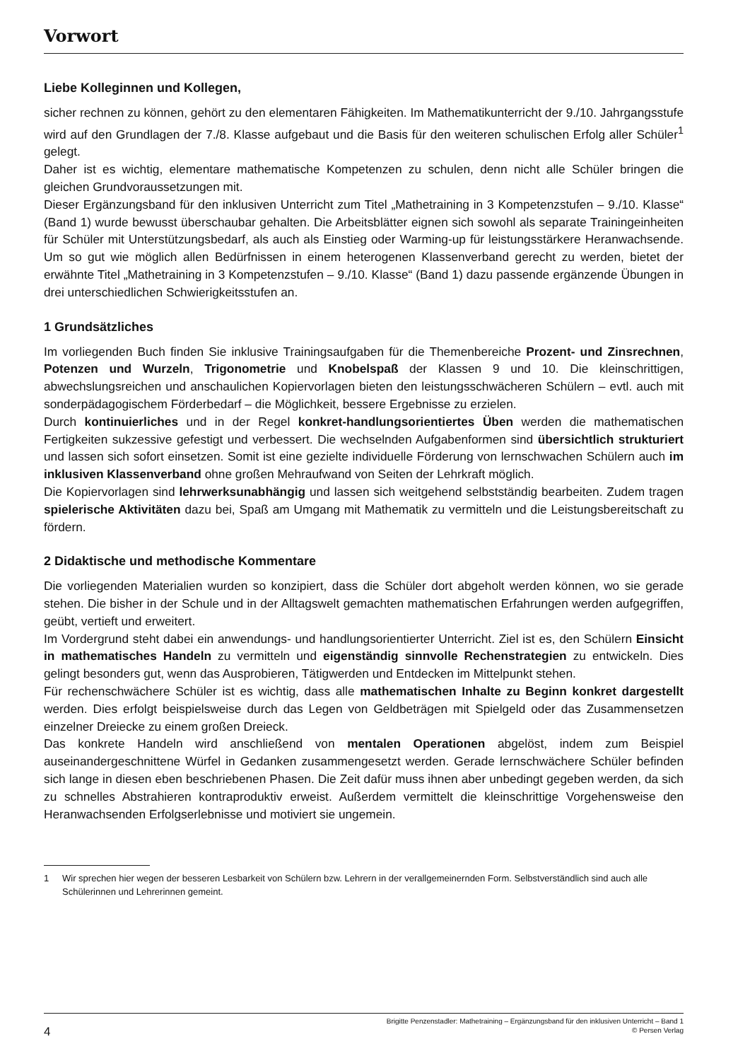Vorwort
Liebe Kolleginnen und Kollegen,
sicher rechnen zu können, gehört zu den elementaren Fähigkeiten. Im Mathematikunterricht der 9./10. Jahrgangsstufe wird auf den Grundlagen der 7./8. Klasse aufgebaut und die Basis für den weiteren schulischen Erfolg aller Schüler<sup>1</sup> gelegt.
Daher ist es wichtig, elementare mathematische Kompetenzen zu schulen, denn nicht alle Schüler bringen die gleichen Grundvoraussetzungen mit.
Dieser Ergänzungsband für den inklusiven Unterricht zum Titel „Mathetraining in 3 Kompetenzstufen – 9./10. Klasse“ (Band 1) wurde bewusst überschaubar gehalten. Die Arbeitsblätter eignen sich sowohl als separate Trainingeinheiten für Schüler mit Unterstützungsbedarf, als auch als Einstieg oder Warming-up für leistungsstärkere Heranwachsende. Um so gut wie möglich allen Bedürfnissen in einem heterogenen Klassenverband gerecht zu werden, bietet der erwähnte Titel „Mathetraining in 3 Kompetenzstufen – 9./10. Klasse“ (Band 1) dazu passende ergänzende Übungen in drei unterschiedlichen Schwierigkeitsstufen an.
1 Grundsätzliches
Im vorliegenden Buch finden Sie inklusive Trainingsaufgaben für die Themenbereiche Prozent- und Zinsrechnen, Potenzen und Wurzeln, Trigonometrie und Knobelspaß der Klassen 9 und 10. Die kleinschrittigen, abwechslungsreichen und anschaulichen Kopiervorlagen bieten den leistungsschwächeren Schülern – evtl. auch mit sonderpädagogischem Förderbedarf – die Möglichkeit, bessere Ergebnisse zu erzielen.
Durch kontinuierliches und in der Regel konkret-handlungsorientiertes Üben werden die mathematischen Fertigkeiten sukzessive gefestigt und verbessert. Die wechselnden Aufgabenformen sind übersichtlich strukturiert und lassen sich sofort einsetzen. Somit ist eine gezielte individuelle Förderung von lernschwachen Schülern auch im inklusiven Klassenverband ohne großen Mehraufwand von Seiten der Lehrkraft möglich.
Die Kopiervorlagen sind lehrwerksunabhängig und lassen sich weitgehend selbstständig bearbeiten. Zudem tragen spielerische Aktivitäten dazu bei, Spaß am Umgang mit Mathematik zu vermitteln und die Leistungsbereitschaft zu fördern.
2 Didaktische und methodische Kommentare
Die vorliegenden Materialien wurden so konzipiert, dass die Schüler dort abgeholt werden können, wo sie gerade stehen. Die bisher in der Schule und in der Alltagswelt gemachten mathematischen Erfahrungen werden aufgegriffen, geübt, vertieft und erweitert.
Im Vordergrund steht dabei ein anwendungs- und handlungsorientierter Unterricht. Ziel ist es, den Schülern Einsicht in mathematisches Handeln zu vermitteln und eigenständig sinnvolle Rechenstrategien zu entwickeln. Dies gelingt besonders gut, wenn das Ausprobieren, Tätigwerden und Entdecken im Mittelpunkt stehen.
Für rechenschwächere Schüler ist es wichtig, dass alle mathematischen Inhalte zu Beginn konkret dargestellt werden. Dies erfolgt beispielsweise durch das Legen von Geldbeträgen mit Spielgeld oder das Zusammensetzen einzelner Dreiecke zu einem großen Dreieck.
Das konkrete Handeln wird anschließend von mentalen Operationen abgelöst, indem zum Beispiel auseinandergeschnittene Würfel in Gedanken zusammengesetzt werden. Gerade lernschwächere Schüler befinden sich lange in diesen eben beschriebenen Phasen. Die Zeit dafür muss ihnen aber unbedingt gegeben werden, da sich zu schnelles Abstrahieren kontraproduktiv erweist. Außerdem vermittelt die kleinschrittige Vorgehensweise den Heranwachsenden Erfolgserlebnisse und motiviert sie ungemein.
1 Wir sprechen hier wegen der besseren Lesbarkeit von Schülern bzw. Lehrern in der verallgemeinernden Form. Selbstverständlich sind auch alle Schülerinnen und Lehrerinnen gemeint.
4
Brigitte Penzenstadler: Mathetraining – Ergänzungsband für den inklusiven Unterricht – Band 1
© Persen Verlag